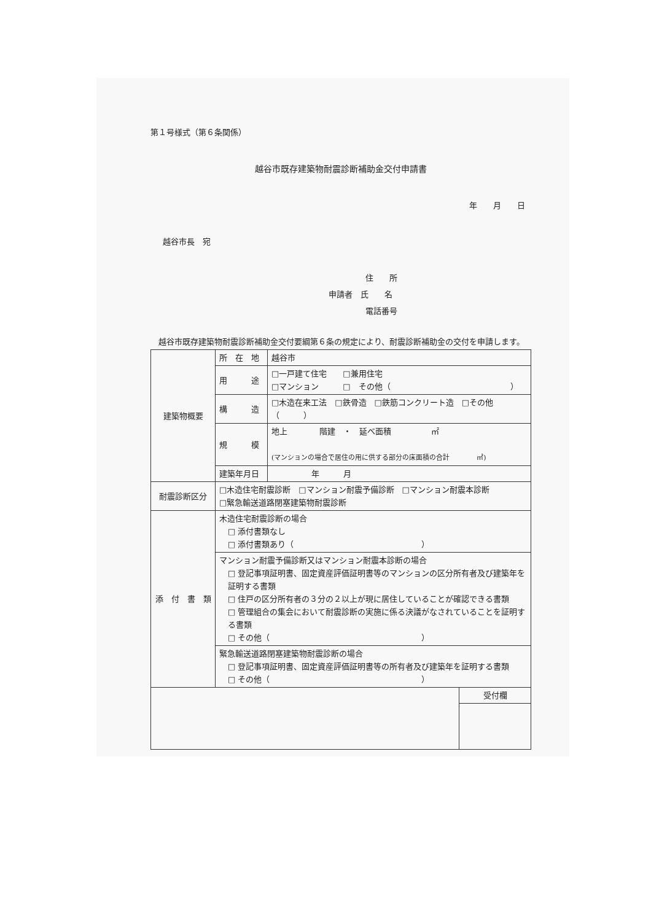第１号様式（第６条関係）
越谷市既存建築物耐震診断補助金交付申請書
年　　月　　日
越谷市長　宛
住　　所
申請者　氏　　名
電話番号
越谷市既存建築物耐震診断補助金交付要綱第６条の規定により、耐震診断補助金の交付を申請します。
| 建築物概要 | 所 在 地 | 越谷市 |
| | 用 途 | □一戸建て住宅 □兼用住宅 □マンション □ その他（ ） |
| | 構 造 | □木造在来工法 □鉄骨造 □鉄筋コンクリート造 □その他（ ） |
| | 規 模 | 地上 階建 ・ 延べ面積 ㎡ (マンションの場合で居住の用に供する部分の床面積の合計 ㎡) |
| | 建築年月日 | 年 月 |
| 耐震診断区分 | □木造住宅耐震診断 □マンション耐震予備診断 □マンション耐震本診断 □緊急輸送道路閉塞建築物耐震診断 | |
| 添 付 書 類 | 木造住宅耐震診断の場合 □ 添付書類なし □ 添付書類あり（ ） | |
| | マンション耐震予備診断又はマンション耐震本診断の場合 □ 登記事項証明書、固定資産評価証明書等のマンションの区分所有者及び建築年を証明する書類 □ 住戸の区分所有者の３分の２以上が現に居住していることが確認できる書類 □ 管理組合の集会において耐震診断の実施に係る決議がなされていることを証明する書類 □ その他（ ） | |
| | 緊急輸送道路閉塞建築物耐震診断の場合 □ 登記事項証明書、固定資産評価証明書等の所有者及び建築年を証明する書類 □ その他（ ） | |
| | 受付欄 |